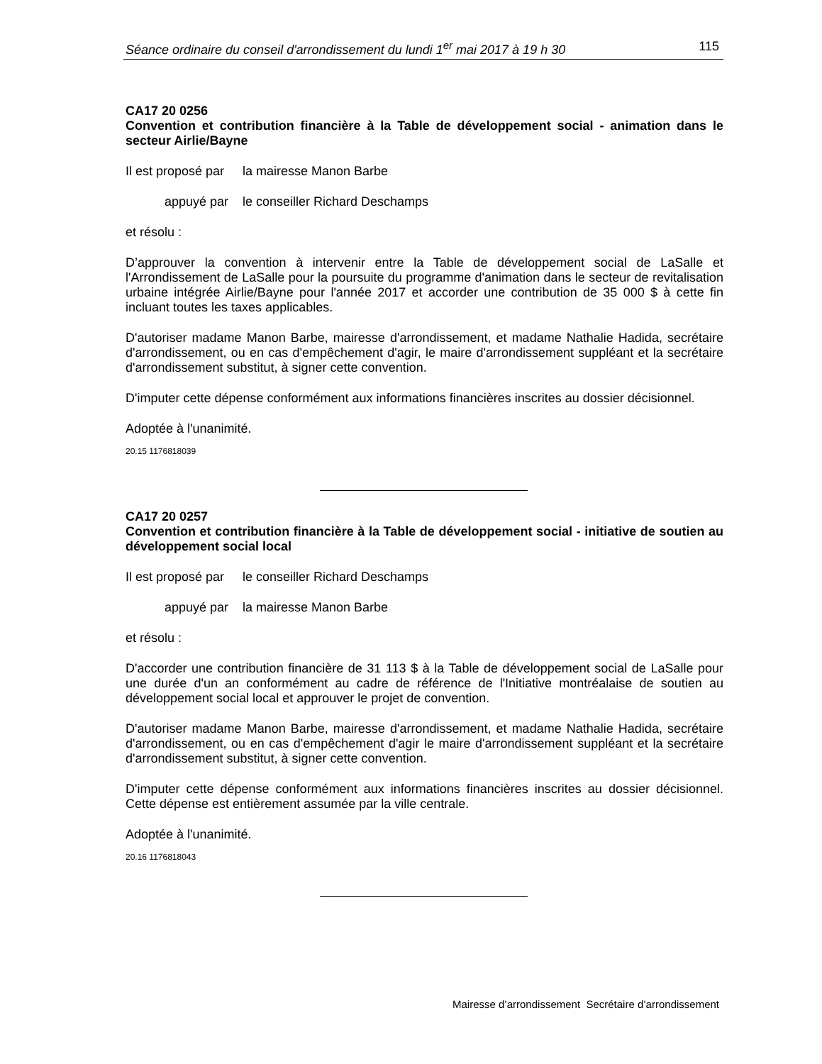Séance ordinaire du conseil d'arrondissement du lundi 1<sup>er</sup> mai 2017 à 19 h 30 115
CA17 20 0256
Convention et contribution financière à la Table de développement social - animation dans le secteur Airlie/Bayne
Il est proposé par la mairesse Manon Barbe
appuyé par le conseiller Richard Deschamps
et résolu :
D’approuver la convention à intervenir entre la Table de développement social de LaSalle et l'Arrondissement de LaSalle pour la poursuite du programme d'animation dans le secteur de revitalisation urbaine intégrée Airlie/Bayne pour l'année 2017 et accorder une contribution de 35 000 $ à cette fin incluant toutes les taxes applicables.
D'autoriser madame Manon Barbe, mairesse d'arrondissement, et madame Nathalie Hadida, secrétaire d'arrondissement, ou en cas d'empêchement d'agir, le maire d'arrondissement suppléant et la secrétaire d'arrondissement substitut, à signer cette convention.
D'imputer cette dépense conformément aux informations financières inscrites au dossier décisionnel.
Adoptée à l'unanimité.
20.15 1176818039
CA17 20 0257
Convention et contribution financière à la Table de développement social - initiative de soutien au développement social local
Il est proposé par le conseiller Richard Deschamps
appuyé par la mairesse Manon Barbe
et résolu :
D'accorder une contribution financière de 31 113 $ à la Table de développement social de LaSalle pour une durée d'un an conformément au cadre de référence de l'Initiative montréalaise de soutien au développement social local et approuver le projet de convention.
D'autoriser madame Manon Barbe, mairesse d'arrondissement, et madame Nathalie Hadida, secrétaire d'arrondissement, ou en cas d'empêchement d'agir le maire d'arrondissement suppléant et la secrétaire d'arrondissement substitut, à signer cette convention.
D'imputer cette dépense conformément aux informations financières inscrites au dossier décisionnel. Cette dépense est entièrement assumée par la ville centrale.
Adoptée à l'unanimité.
20.16 1176818043
Mairesse d’arrondissement Secrétaire d’arrondissement